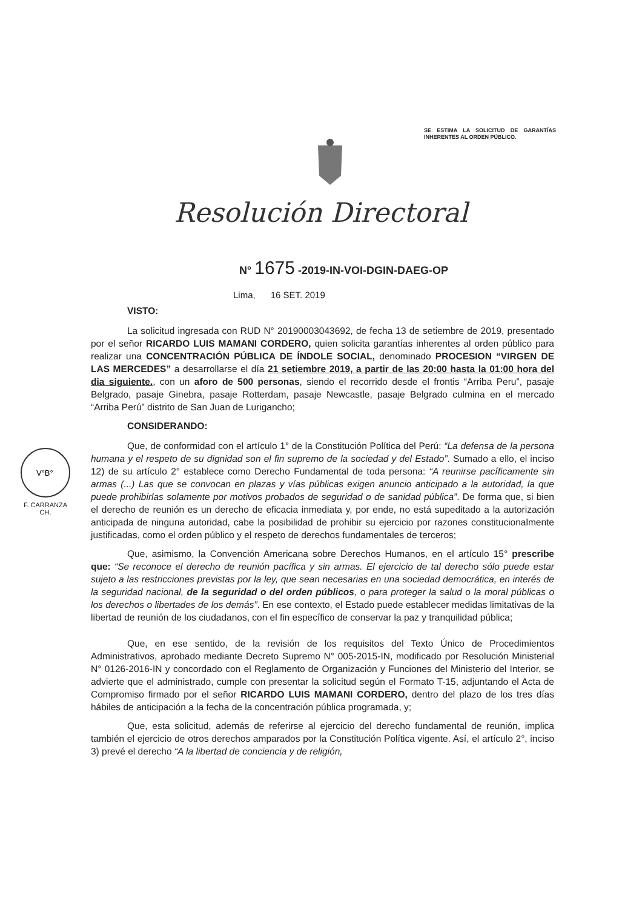SE ESTIMA LA SOLICITUD DE GARANTÍAS INHERENTES AL ORDEN PÚBLICO.
Resolución Directoral
N° 1675 -2019-IN-VOI-DGIN-DAEG-OP
Lima, 16 SET. 2019
V°B°
F. CARRANZA CH.
VISTO:
La solicitud ingresada con RUD N° 20190003043692, de fecha 13 de setiembre de 2019, presentado por el señor RICARDO LUIS MAMANI CORDERO, quien solicita garantías inherentes al orden público para realizar una CONCENTRACIÓN PÚBLICA DE ÍNDOLE SOCIAL, denominado PROCESION “VIRGEN DE LAS MERCEDES” a desarrollarse el día 21 setiembre 2019, a partir de las 20:00 hasta la 01:00 hora del dia siguiente., con un aforo de 500 personas, siendo el recorrido desde el frontis “Arriba Peru”, pasaje Belgrado, pasaje Ginebra, pasaje Rotterdam, pasaje Newcastle, pasaje Belgrado culmina en el mercado “Arriba Perú” distrito de San Juan de Lurigancho;
CONSIDERANDO:
Que, de conformidad con el artículo 1° de la Constitución Política del Perú: “La defensa de la persona humana y el respeto de su dignidad son el fin supremo de la sociedad y del Estado”. Sumado a ello, el inciso 12) de su artículo 2° establece como Derecho Fundamental de toda persona: “A reunirse pacíficamente sin armas (...) Las que se convocan en plazas y vías públicas exigen anuncio anticipado a la autoridad, la que puede prohibirlas solamente por motivos probados de seguridad o de sanidad pública”. De forma que, si bien el derecho de reunión es un derecho de eficacia inmediata y, por ende, no está supeditado a la autorización anticipada de ninguna autoridad, cabe la posibilidad de prohibir su ejercicio por razones constitucionalmente justificadas, como el orden público y el respeto de derechos fundamentales de terceros;
Que, asimismo, la Convención Americana sobre Derechos Humanos, en el artículo 15° prescribe que: “Se reconoce el derecho de reunión pacífica y sin armas. El ejercicio de tal derecho sólo puede estar sujeto a las restricciones previstas por la ley, que sean necesarias en una sociedad democrática, en interés de la seguridad nacional, de la seguridad o del orden públicos, o para proteger la salud o la moral públicas o los derechos o libertades de los demás”. En ese contexto, el Estado puede establecer medidas limitativas de la libertad de reunión de los ciudadanos, con el fin específico de conservar la paz y tranquilidad pública;
Que, en ese sentido, de la revisión de los requisitos del Texto Único de Procedimientos Administrativos, aprobado mediante Decreto Supremo N° 005-2015-IN, modificado por Resolución Ministerial N° 0126-2016-IN y concordado con el Reglamento de Organización y Funciones del Ministerio del Interior, se advierte que el administrado, cumple con presentar la solicitud según el Formato T-15, adjuntando el Acta de Compromiso firmado por el señor RICARDO LUIS MAMANI CORDERO, dentro del plazo de los tres días hábiles de anticipación a la fecha de la concentración pública programada, y;
Que, esta solicitud, además de referirse al ejercicio del derecho fundamental de reunión, implica también el ejercicio de otros derechos amparados por la Constitución Política vigente. Así, el artículo 2°, inciso 3) prevé el derecho “A la libertad de conciencia y de religión,